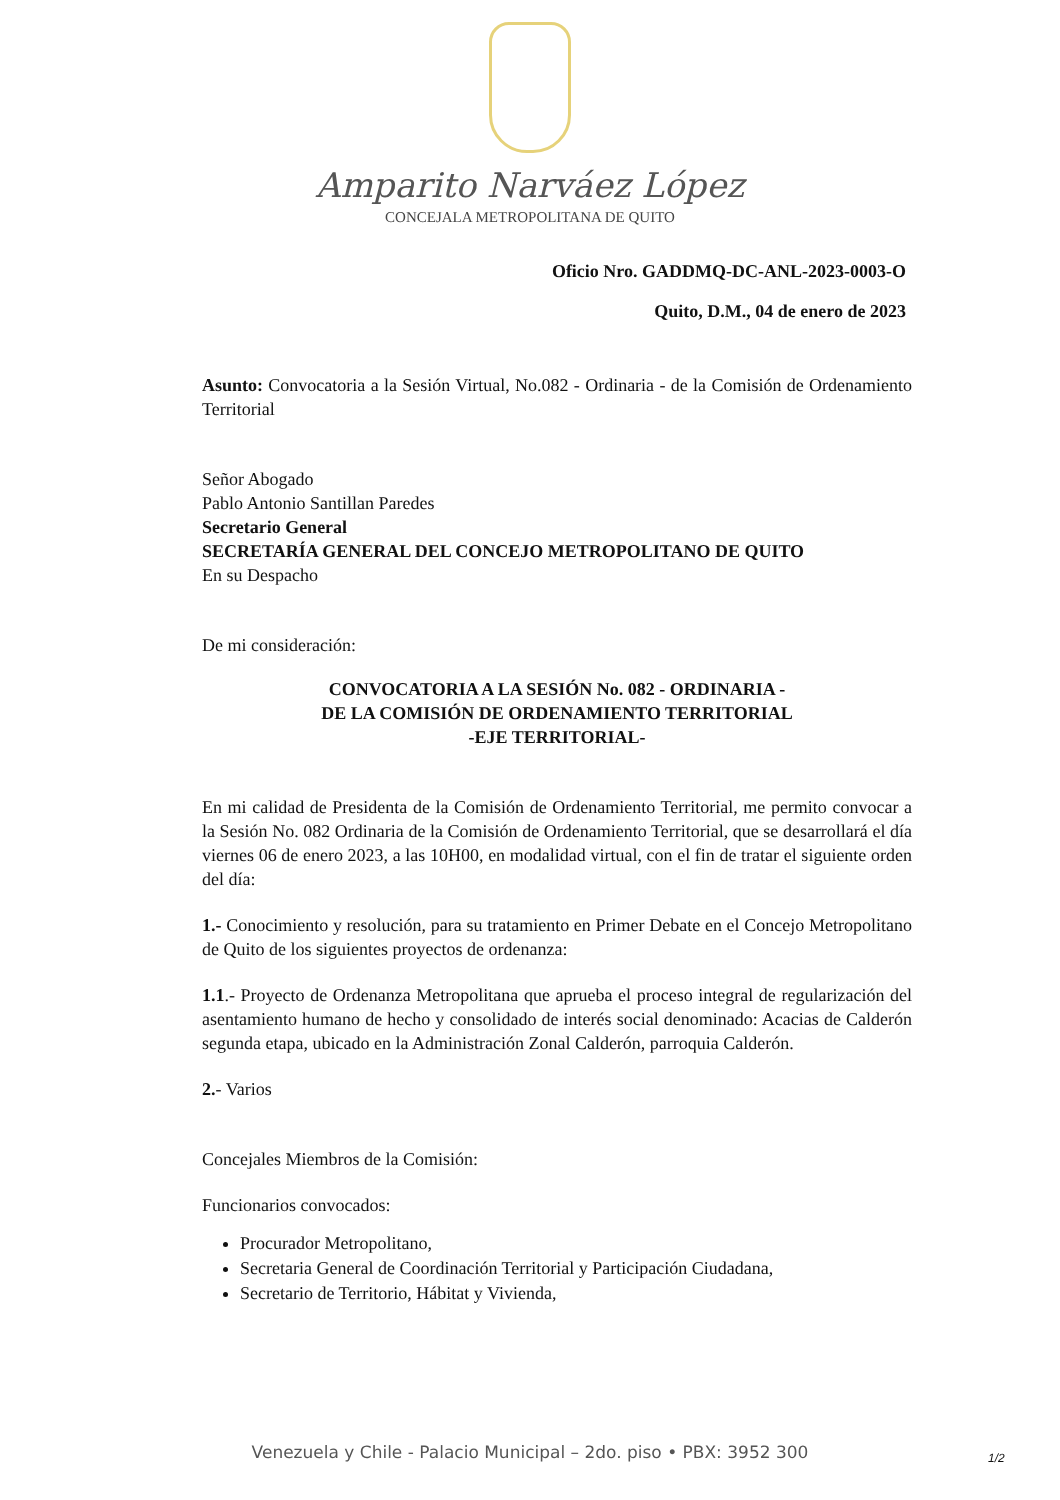Amparito Narváez López
CONCEJALA METROPOLITANA DE QUITO
Oficio Nro. GADDMQ-DC-ANL-2023-0003-O
Quito, D.M., 04 de enero de 2023
Asunto: Convocatoria a la Sesión Virtual, No.082 - Ordinaria - de la Comisión de Ordenamiento Territorial
Señor Abogado
Pablo Antonio Santillan Paredes
Secretario General
SECRETARÍA GENERAL DEL CONCEJO METROPOLITANO DE QUITO
En su Despacho
De mi consideración:
CONVOCATORIA A LA SESIÓN No. 082 - ORDINARIA -
DE LA COMISIÓN DE ORDENAMIENTO TERRITORIAL
-EJE TERRITORIAL-
En mi calidad de Presidenta de la Comisión de Ordenamiento Territorial, me permito convocar a la Sesión No. 082 Ordinaria de la Comisión de Ordenamiento Territorial, que se desarrollará el día viernes 06 de enero 2023, a las 10H00, en modalidad virtual, con el fin de tratar el siguiente orden del día:
1.- Conocimiento y resolución, para su tratamiento en Primer Debate en el Concejo Metropolitano de Quito de los siguientes proyectos de ordenanza:
1.1.- Proyecto de Ordenanza Metropolitana que aprueba el proceso integral de regularización del asentamiento humano de hecho y consolidado de interés social denominado: Acacias de Calderón segunda etapa, ubicado en la Administración Zonal Calderón, parroquia Calderón.
2.- Varios
Concejales Miembros de la Comisión:
Funcionarios convocados:
Procurador Metropolitano,
Secretaria General de Coordinación Territorial y Participación Ciudadana,
Secretario de Territorio, Hábitat y Vivienda,
Venezuela y Chile - Palacio Municipal – 2do. piso • PBX: 3952 300 1/2